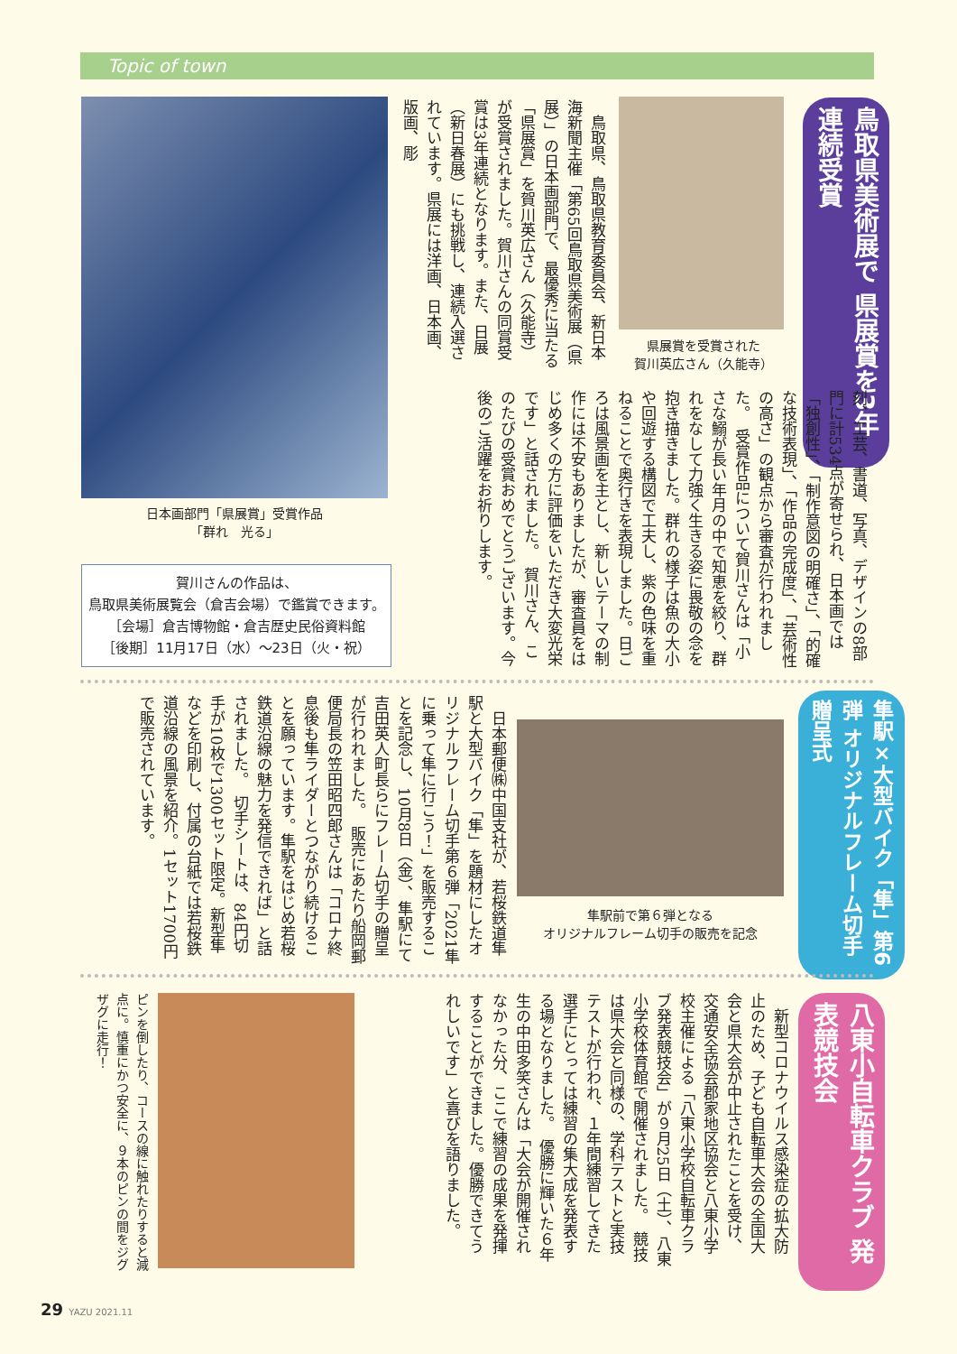Topic of town
鳥取県美術展で 県展賞を3年連続受賞
県展賞を受賞された
賀川英広さん（久能寺）
日本画部門「県展賞」受賞作品
「群れ　光る」
賀川さんの作品は、
鳥取県美術展覧会（倉吉会場）で鑑賞できます。
［会場］倉吉博物館・倉吉歴史民俗資料館
［後期］11月17日（水）～23日（火・祝）
　鳥取県、鳥取県教育委員会、新日本海新聞主催「第65回鳥取県美術展（県展）」の日本画部門で、最優秀に当たる「県展賞」を賀川英広さん（久能寺）が受賞されました。賀川さんの同賞受賞は3年連続となります。また、日展（新日春展）にも挑戦し、連続入選されています。県展には洋画、日本画、版画、彫
刻、工芸、書道、写真、デザインの8部門に計534点が寄せられ、日本画では「独創性」、「制作意図の明確さ」、「的確な技術表現」、「作品の完成度」、「芸術性の高さ」の観点から審査が行われました。　受賞作品について賀川さんは「小さな鰯が長い年月の中で知恵を絞り、群れをなして力強く生きる姿に畏敬の念を抱き描きました。群れの様子は魚の大小や回遊する構図で工夫し、紫の色味を重ねることで奥行きを表現しました。日ごろは風景画を主とし、新しいテーマの制作には不安もありましたが、審査員をはじめ多くの方に評価をいただき大変光栄です」と話されました。　賀川さん、このたびの受賞おめでとうございます。今後のご活躍をお祈りします。
隼駅×大型バイク「隼」第6弾 オリジナルフレーム切手贈呈式
隼駅前で第６弾となる
オリジナルフレーム切手の販売を記念
　日本郵便㈱中国支社が、若桜鉄道隼駅と大型バイク「隼」を題材にしたオリジナルフレーム切手第６弾「2021隼に乗って隼に行こう！」を販売することを記念し、10月8日（金）、隼駅にて吉田英人町長らにフレーム切手の贈呈が行われました。　販売にあたり船岡郵便局長の笠田昭四郎さんは「コロナ終息後も隼ライダーとつながり続けることを願っています。隼駅をはじめ若桜鉄道沿線の魅力を発信できれば」と話されました。　切手シートは、84円切手が10枚で1300セット限定。新型隼などを印刷し、付属の台紙では若桜鉄道沿線の風景を紹介。1セット1700円で販売されています。
八東小自転車クラブ 発表競技会
　新型コロナウイルス感染症の拡大防止のため、子ども自転車大会の全国大会と県大会が中止されたことを受け、交通安全協会郡家地区協会と八東小学校主催による「八東小学校自転車クラブ発表競技会」が９月25日（土）、八東小学校体育館で開催されました。　競技は県大会と同様の、学科テストと実技テストが行われ、１年間練習してきた選手にとっては練習の集大成を発表する場となりました。　優勝に輝いた６年生の中田多笑さんは「大会が開催されなかった分、ここで練習の成果を発揮することができました。優勝できてうれしいです」と喜びを語りました。
ピンを倒したり、コースの線に触れたりすると減点に。慎重にかつ安全に、９本のピンの間をジグザグに走行！
29 YAZU 2021.11